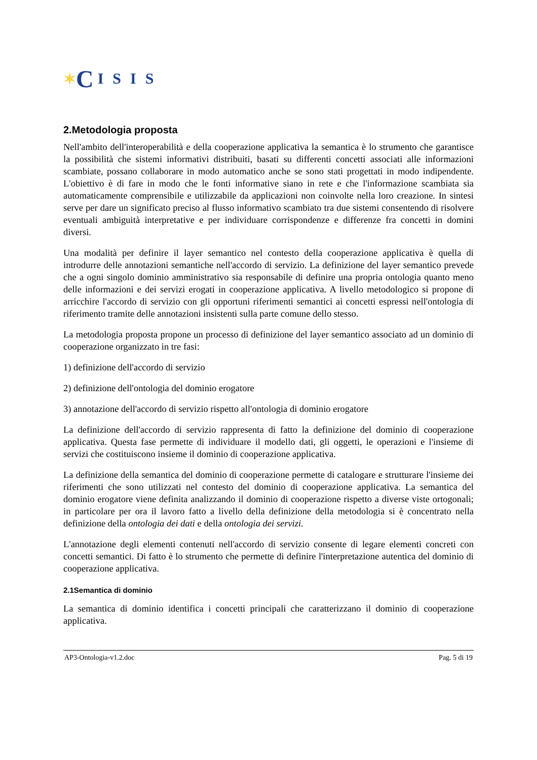✶ C ISIS
2.Metodologia proposta
Nell'ambito dell'interoperabilità e della cooperazione applicativa la semantica è lo strumento che garantisce la possibilità che sistemi informativi distribuiti, basati su differenti concetti associati alle informazioni scambiate, possano collaborare in modo automatico anche se sono stati progettati in modo indipendente. L'obiettivo è di fare in modo che le fonti informative siano in rete e che l'informazione scambiata sia automaticamente comprensibile e utilizzabile da applicazioni non coinvolte nella loro creazione. In sintesi serve per dare un significato preciso al flusso informativo scambiato tra due sistemi consentendo di risolvere eventuali ambiguità interpretative e per individuare corrispondenze e differenze fra concetti in domini diversi.
Una modalità per definire il layer semantico nel contesto della cooperazione applicativa è quella di introdurre delle annotazioni semantiche nell'accordo di servizio. La definizione del layer semantico prevede che a ogni singolo dominio amministrativo sia responsabile di definire una propria ontologia quanto meno delle informazioni e dei servizi erogati in cooperazione applicativa. A livello metodologico si propone di arricchire l'accordo di servizio con gli opportuni riferimenti semantici ai concetti espressi nell'ontologia di riferimento tramite delle annotazioni insistenti sulla parte comune dello stesso.
La metodologia proposta propone un processo di definizione del layer semantico associato ad un dominio di cooperazione organizzato in tre fasi:
1) definizione dell'accordo di servizio
2) definizione dell'ontologia del dominio erogatore
3) annotazione dell'accordo di servizio rispetto all'ontologia di dominio erogatore
La definizione dell'accordo di servizio rappresenta di fatto la definizione del dominio di cooperazione applicativa. Questa fase permette di individuare il modello dati, gli oggetti, le operazioni e l'insieme di servizi che costituiscono insieme il dominio di cooperazione applicativa.
La definizione della semantica del dominio di cooperazione permette di catalogare e strutturare l'insieme dei riferimenti che sono utilizzati nel contesto del dominio di cooperazione applicativa. La semantica del dominio erogatore viene definita analizzando il dominio di cooperazione rispetto a diverse viste ortogonali; in particolare per ora il lavoro fatto a livello della definizione della metodologia si è concentrato nella definizione della ontologia dei dati e della ontologia dei servizi.
L'annotazione degli elementi contenuti nell'accordo di servizio consente di legare elementi concreti con concetti semantici. Di fatto è lo strumento che permette di definire l'interpretazione autentica del dominio di cooperazione applicativa.
2.1Semantica di dominio
La semantica di dominio identifica i concetti principali che caratterizzano il dominio di cooperazione applicativa.
AP3-Ontologia-v1.2.doc Pag. 5 di 19